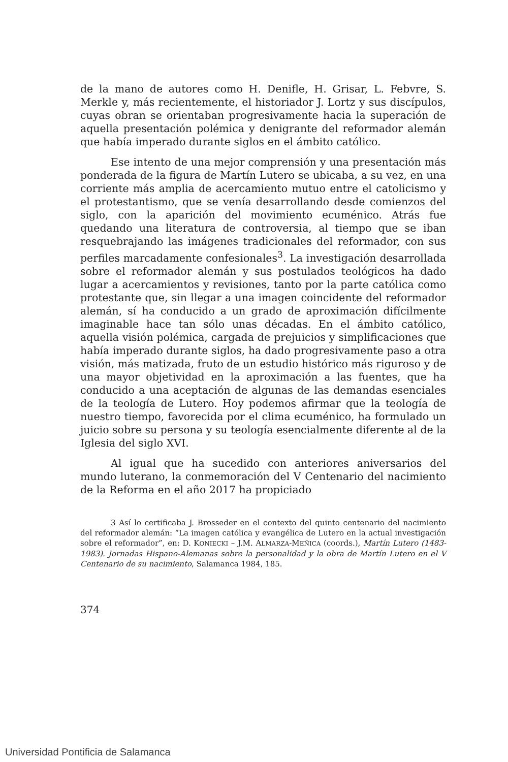de la mano de autores como H. Denifle, H. Grisar, L. Febvre, S. Merkle y, más recientemente, el historiador J. Lortz y sus discípulos, cuyas obran se orientaban progresivamente hacia la superación de aquella presentación polémica y denigrante del reformador alemán que había imperado durante siglos en el ámbito católico.
Ese intento de una mejor comprensión y una presentación más ponderada de la figura de Martín Lutero se ubicaba, a su vez, en una corriente más amplia de acercamiento mutuo entre el catolicismo y el protestantismo, que se venía desarrollando desde comienzos del siglo, con la aparición del movimiento ecuménico. Atrás fue quedando una literatura de controversia, al tiempo que se iban resquebrajando las imágenes tradicionales del reformador, con sus perfiles marcadamente confesionales<sup>3</sup>. La investigación desarrollada sobre el reformador alemán y sus postulados teológicos ha dado lugar a acercamientos y revisiones, tanto por la parte católica como protestante que, sin llegar a una imagen coincidente del reformador alemán, sí ha conducido a un grado de aproximación difícilmente imaginable hace tan sólo unas décadas. En el ámbito católico, aquella visión polémica, cargada de prejuicios y simplificaciones que había imperado durante siglos, ha dado progresivamente paso a otra visión, más matizada, fruto de un estudio histórico más riguroso y de una mayor objetividad en la aproximación a las fuentes, que ha conducido a una aceptación de algunas de las demandas esenciales de la teología de Lutero. Hoy podemos afirmar que la teología de nuestro tiempo, favorecida por el clima ecuménico, ha formulado un juicio sobre su persona y su teología esencialmente diferente al de la Iglesia del siglo XVI.
Al igual que ha sucedido con anteriores aniversarios del mundo luterano, la conmemoración del V Centenario del nacimiento de la Reforma en el año 2017 ha propiciado
3 Así lo certificaba J. Brosseder en el contexto del quinto centenario del nacimiento del reformador alemán: “La imagen católica y evangélica de Lutero en la actual investigación sobre el reformador”, en: D. KONIECKI – J.M. ALMARZA-MEÑICA (coords.), Martín Lutero (1483-1983). Jornadas Hispano-Alemanas sobre la personalidad y la obra de Martín Lutero en el V Centenario de su nacimiento, Salamanca 1984, 185.
374
Universidad Pontificia de Salamanca